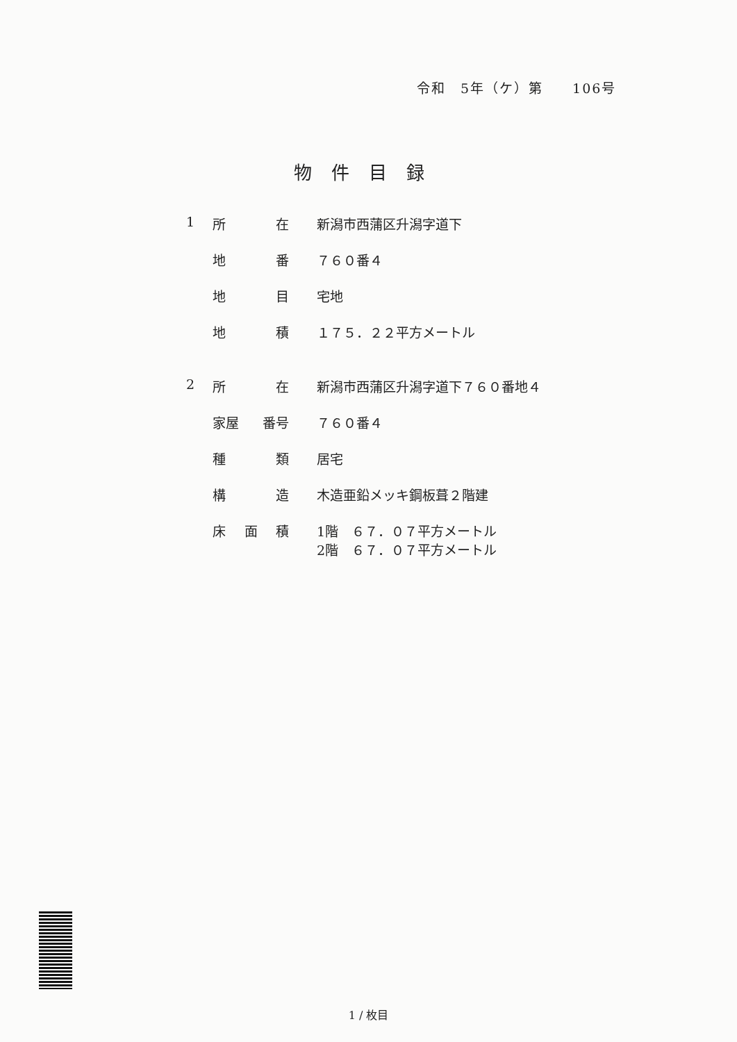令和　5年（ケ）第　　106号
物件目録
1 所 在 新潟市西蒲区升潟字道下
地 番 ７６０番４
地 目 宅地
地 積 １７５．２２平方メートル
2 所 在 新潟市西蒲区升潟字道下７６０番地４
家屋 番号 ７６０番４
種 類 居宅
構 造 木造亜鉛メッキ鋼板葺２階建
床 面 積 1階　６７．０７平方メートル
2階　６７．０７平方メートル
1 / 枚目